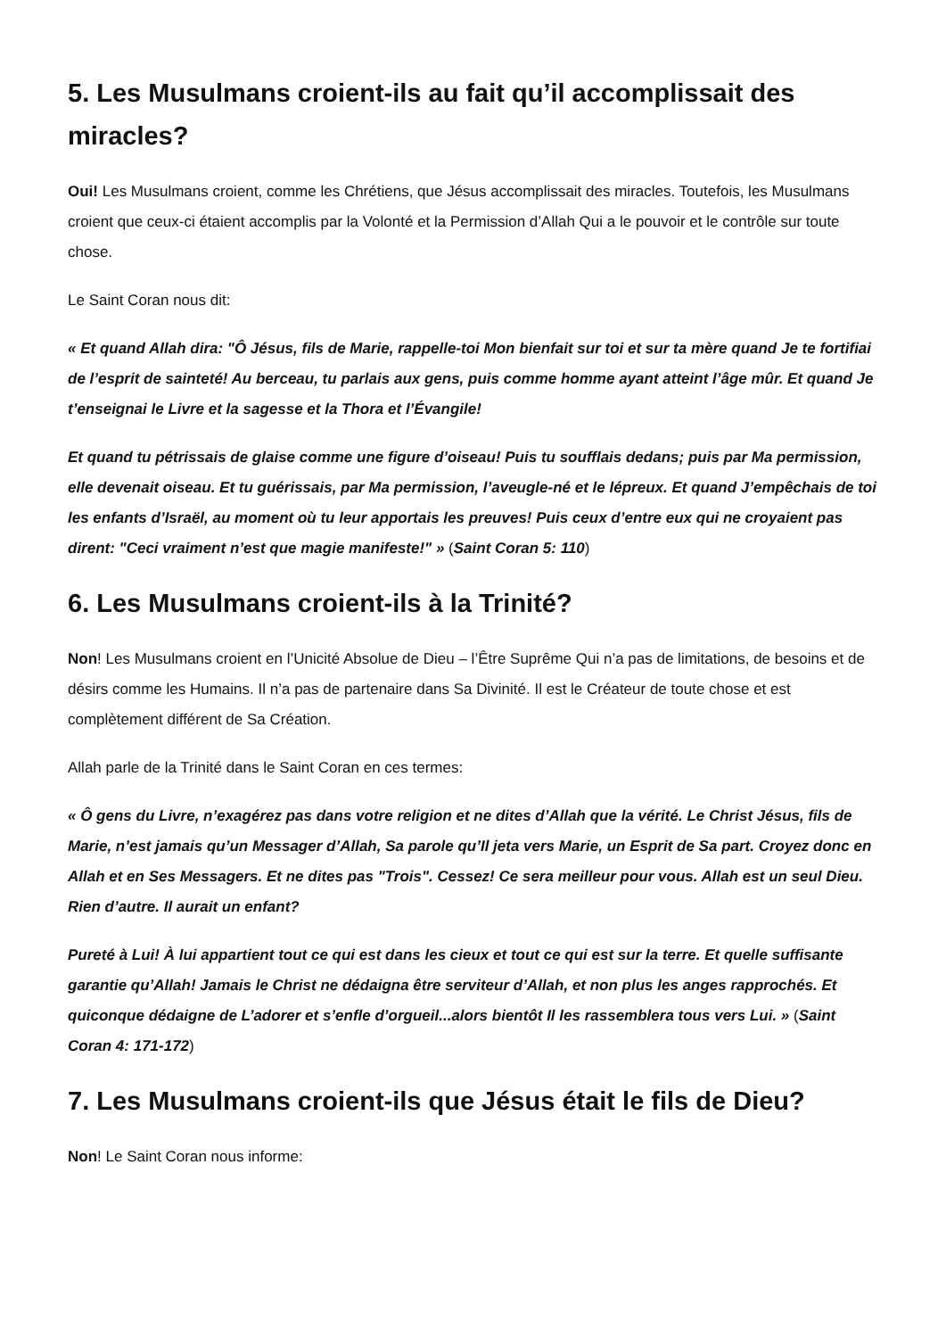5. Les Musulmans croient-ils au fait qu’il accomplissait des miracles?
Oui! Les Musulmans croient, comme les Chrétiens, que Jésus accomplissait des miracles. Toutefois, les Musulmans croient que ceux-ci étaient accomplis par la Volonté et la Permission d’Allah Qui a le pouvoir et le contrôle sur toute chose.
Le Saint Coran nous dit:
« Et quand Allah dira: "Ô Jésus, fils de Marie, rappelle-toi Mon bienfait sur toi et sur ta mère quand Je te fortifiai de l’esprit de sainteté! Au berceau, tu parlais aux gens, puis comme homme ayant atteint l’âge mûr. Et quand Je t’enseignai le Livre et la sagesse et la Thora et l’Évangile!
Et quand tu pétrissais de glaise comme une figure d’oiseau! Puis tu soufflais dedans; puis par Ma permission, elle devenait oiseau. Et tu guérissais, par Ma permission, l’aveugle-né et le lépreux. Et quand J’empêchais de toi les enfants d’Israël, au moment où tu leur apportais les preuves! Puis ceux d’entre eux qui ne croyaient pas dirent: "Ceci vraiment n’est que magie manifeste!" » (Saint Coran 5: 110)
6. Les Musulmans croient-ils à la Trinité?
Non! Les Musulmans croient en l’Unicité Absolue de Dieu – l’Être Suprême Qui n’a pas de limitations, de besoins et de désirs comme les Humains. Il n’a pas de partenaire dans Sa Divinité. Il est le Créateur de toute chose et est complètement différent de Sa Création.
Allah parle de la Trinité dans le Saint Coran en ces termes:
« Ô gens du Livre, n’exagérez pas dans votre religion et ne dites d’Allah que la vérité. Le Christ Jésus, fils de Marie, n’est jamais qu’un Messager d’Allah, Sa parole qu’Il jeta vers Marie, un Esprit de Sa part. Croyez donc en Allah et en Ses Messagers. Et ne dites pas "Trois". Cessez! Ce sera meilleur pour vous. Allah est un seul Dieu. Rien d’autre. Il aurait un enfant?
Pureté à Lui! À lui appartient tout ce qui est dans les cieux et tout ce qui est sur la terre. Et quelle suffisante garantie qu’Allah! Jamais le Christ ne dédaigna être serviteur d’Allah, et non plus les anges rapprochés. Et quiconque dédaigne de L’adorer et s’enfle d’orgueil...alors bientôt Il les rassemblera tous vers Lui. » (Saint Coran 4: 171-172)
7. Les Musulmans croient-ils que Jésus était le fils de Dieu?
Non! Le Saint Coran nous informe: